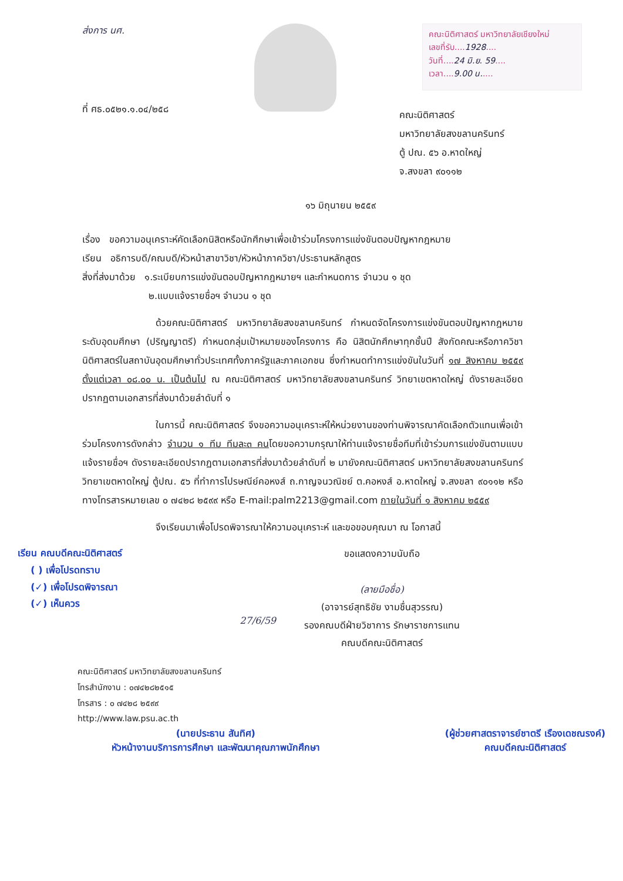ส่งการ นศ.
ที่ ศธ.๐๕๒๑.๑.๐๔/๒๕๘
คณะนิติศาสตร์ มหาวิทยาลัยเชียงใหม่
เลขที่รับ....1928....
วันที่....24 มิ.ย. 59....
เวลา....9.00 น.....
คณะนิติศาสตร์
มหาวิทยาลัยสงขลานครินทร์
ตู้ ปณ. ๕๖ อ.หาดใหญ่
จ.สงขลา ๙๐๑๑๒
๑๖ มิถุนายน ๒๕๕๙
เรื่อง ขอความอนุเคราะห์คัดเลือกนิสิตหรือนักศึกษาเพื่อเข้าร่วมโครงการแข่งขันตอบปัญหากฎหมาย
เรียน อธิการบดี/คณบดี/หัวหน้าสาขาวิชา/หัวหน้าภาควิชา/ประธานหลักสูตร
สิ่งที่ส่งมาด้วย ๑.ระเบียบการแข่งขันตอบปัญหากฎหมายฯ และกำหนดการ จำนวน ๑ ชุด
๒.แบบแจ้งรายชื่อฯ จำนวน ๑ ชุด
ด้วยคณะนิติศาสตร์ มหาวิทยาลัยสงขลานครินทร์ กำหนดจัดโครงการแข่งขันตอบปัญหากฎหมายระดับอุดมศึกษา (ปริญญาตรี) กำหนดกลุ่มเป้าหมายของโครงการ คือ นิสิตนักศึกษาทุกชั้นปี สังกัดคณะหรือภาควิชานิติศาสตร์ในสถาบันอุดมศึกษาทั่วประเทศทั้งภาครัฐและภาคเอกชน ซึ่งกำหนดทำการแข่งขันในวันที่ ๑๗ สิงหาคม ๒๕๕๙ ตั้งแต่เวลา ๐๘.๐๐ น. เป็นต้นไป ณ คณะนิติศาสตร์ มหาวิทยาลัยสงขลานครินทร์ วิทยาเขตหาดใหญ่ ดังรายละเอียดปรากฏตามเอกสารที่ส่งมาด้วยลำดับที่ ๑
ในการนี้ คณะนิติศาสตร์ จึงขอความอนุเคราะห์ให้หน่วยงานของท่านพิจารณาคัดเลือกตัวแทนเพื่อเข้าร่วมโครงการดังกล่าว จำนวน ๑ ทีม ทีมละ๓ คนโดยขอความกรุณาให้ท่านแจ้งรายชื่อทีมที่เข้าร่วมการแข่งขันตามแบบแจ้งรายชื่อฯ ดังรายละเอียดปรากฏตามเอกสารที่ส่งมาด้วยลำดับที่ ๒ มายังคณะนิติศาสตร์ มหาวิทยาลัยสงขลานครินทร์ วิทยาเขตหาดใหญ่ ตู้ปณ. ๕๖ ที่ทำการไปรษณีย์คอหงส์ ถ.กาญจนวณิชย์ ต.คอหงส์ อ.หาดใหญ่ จ.สงขลา ๙๐๑๑๒ หรือ ทางโทรสารหมายเลข ๐ ๗๔๒๘ ๒๕๙๙ หรือ E-mail:palm2213@gmail.com ภายในวันที่ ๑ สิงหาคม ๒๕๕๙
จึงเรียนมาเพื่อโปรดพิจารณาให้ความอนุเคราะห์ และขอขอบคุณมา ณ โอกาสนี้
เรียน คณบดีคณะนิติศาสตร์
( ) เพื่อโปรดทราบ
(✓) เพื่อโปรดพิจารณา
(✓) เห็นควร
27/6/59
ขอแสดงความนับถือ
(ลายมือชื่อ)
(อาจารย์สุทธิชัย งามชื่นสุวรรณ)
รองคณบดีฝ่ายวิชาการ รักษาราชการแทน
คณบดีคณะนิติศาสตร์
คณะนิติศาสตร์ มหาวิทยาลัยสงขลานครินทร์
โทรสำนักงาน : ๐๗๔๒๘๒๕๑๕
โทรสาร : ๐ ๗๔๒๘ ๒๕๙๙
http://www.law.psu.ac.th
(นายประธาน สันทิศ)
หัวหน้างานบริการการศึกษา และพัฒนาคุณภาพนักศึกษา
(ผู้ช่วยศาสตราจารย์ชาตรี เรืองเดชณรงค์)
คณบดีคณะนิติศาสตร์